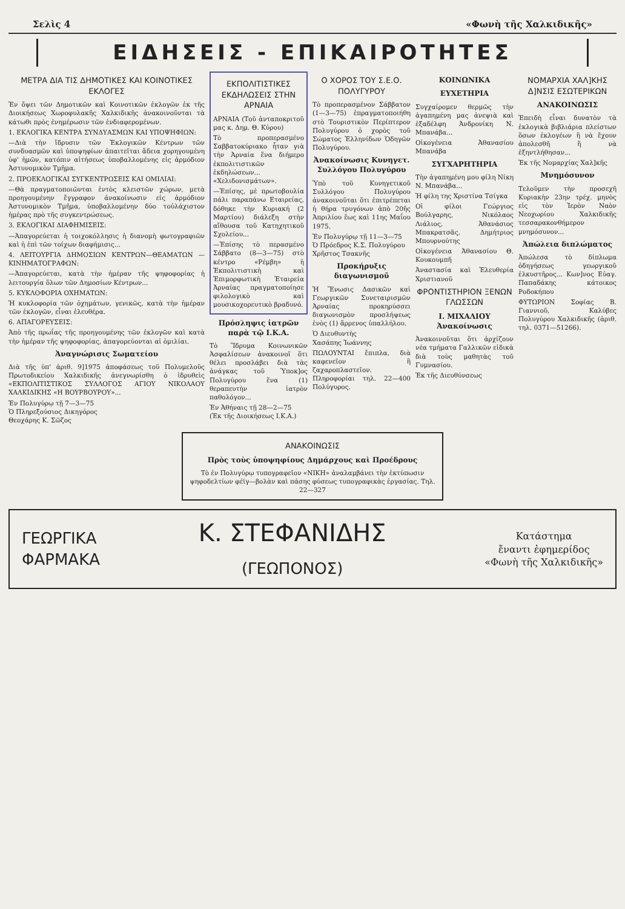Σελὶς 4 «Φωνὴ τῆς Χαλκιδικῆς»
ΕΙΔΗΣΕΙΣ - ΕΠΙΚΑΙΡΟΤΗΤΕΣ
ΜΕΤΡΑ ΔΙΑ ΤΙΣ ΔΗΜΟΤΙΚΕΣ ΚΑΙ ΚΟΙΝΟΤΙΚΕΣ ΕΚΛΟΓΕΣ
Ἐν ὄψει τῶν Δημοτικῶν καὶ Κοινοτικῶν ἐκλογῶν ἐκ τῆς Διοικήσεως Χωροφυλακῆς Χαλκιδικῆς ἀνακοινοῦνται τὰ κάτωθι πρὸς ἐνημέρωσιν τῶν ἐνδιαφερομένων.
1. ΕΚΛΟΓΙΚΑ ΚΕΝΤΡΑ ΣΥΝΔΥΑΣΜΩΝ ΚΑΙ ΥΠΟΨΗΦΙΩΝ:
—Διὰ τὴν ἵδρυσιν τῶν Ἐκλογικῶν Κέντρων τῶν συνδυασμῶν καὶ ὑποψηφίων ἀπαιτεῖται ἄδεια χορηγουμένη ὑφ' ἡμῶν, κατόπιν αἰτήσεως ὑποβαλλομένης εἰς ἁρμόδιον Ἀστυνομικὸν Τμῆμα.
2. ΠΡΟΕΚΛΟΓΙΚΑΙ ΣΥΓΚΕΝΤΡΩΣΕΙΣ ΚΑΙ ΟΜΙΛΙΑΙ:
—Θὰ πραγματοποιῶνται ἐντὸς κλειστῶν χώρων, μετὰ προηγουμένην ἔγγραφον ἀνακοίνωσιν εἰς ἁρμόδιον Ἀστυνομικὸν Τμῆμα, ὑποβαλλομένην δύο τοὐλάχιστον ἡμέρας πρὸ τῆς συγκεντρώσεως.
3. ΕΚΛΟΓΙΚΑΙ ΔΙΑΦΗΜΙΣΕΙΣ:
—Ἀπαγορεύεται ἡ τοιχοκόλλησις ἡ διανομὴ φωτογραφιῶν καὶ ἡ ἐπὶ τῶν τοίχων διαφήμισις...
4. ΛΕΙΤΟΥΡΓΙΑ ΔΗΜΟΣΙΩΝ ΚΕΝΤΡΩΝ—ΘΕΑΜΑΤΩΝ — ΚΙΝΗΜΑΤΟΓΡΑΦΩΝ:
—Ἀπαγορεύεται, κατὰ τὴν ἡμέραν τῆς ψηφοφορίας ἡ λειτουργία ὅλων τῶν Δημοσίων Κέντρων...
5. ΚΥΚΛΟΦΟΡΙΑ ΟΧΗΜΑΤΩΝ:
Ἡ κυκλοφορία τῶν ὀχημάτων, γενικῶς, κατὰ τὴν ἡμέραν τῶν ἐκλογῶν, εἶναι ἐλευθέρα.
6. ΑΠΑΓΟΡΕΥΣΕΙΣ:
Ἀπὸ τῆς πρωΐας τῆς προηγουμένης τῶν ἐκλογῶν καὶ κατὰ τὴν ἡμέραν τῆς ψηφοφορίας, ἀπαγορεύονται αἱ ὁμιλίαι.
Ἀναγνώρισις Σωματείου
Διὰ τῆς ὑπ' ἀριθ. 9]1975 ἀποφάσεως τοῦ Πολυμελοῦς Πρωτοδικείου Χαλκιδικῆς ἀνεγνωρίσθη ὁ ἱδρυθεὶς «ΕΚΠΟΛΙΤΙΣΤΙΚΟΣ ΣΥΛΛΟΓΟΣ ΑΓΙΟΥ ΝΙΚΟΛΑΟΥ ΧΑΛΚΙΔΙΚΗΣ «Η ΒΟΥΡΒΟΥΡΟΥ»...
Ἐν Πολυγύρῳ τῇ 7—3—75
Ὁ Πληρεξούσιος Δικηγόρος
Θεοχάρης Κ. Σῶζος
ΕΚΠΟΛΙΤΙΣΤΙΚΕΣ ΕΚΔΗΛΩΣΕΙΣ ΣΤΗΝ ΑΡΝΑΙΑ
ΑΡΝΑΙΑ (Τοῦ ἀνταποκριτοῦ μας κ. Δημ. Θ. Κύρου)
Τὸ προπερασμένο Σαββατοκύριακο ἦταν γιὰ τὴν Ἀρναία ἕνα διήμερο ἐκπολιτιστικῶν ἐκδηλώσεων... «Χελιδονισμάτων».
—Ἐπίσης, μὲ πρωτοβουλία πάλι παραπάνω Εταιρείας, δόθηκε τὴν Κυριακή (2 Μαρτίου) διάλεξη στὴν αἴθουσα τοῦ Κατηχητικοῦ Σχολείου...
—Ἐπίσης τὸ περασμένο Σάββατο (8—3—75) στὸ κέντρο «Ρέμβη» ἡ Ἐκπολιτιστικὴ καὶ Ἐπιμορφωτικὴ Ἑταιρεία Ἀρναίας πραγματοποίησε φιλολογικὸ καὶ μουσικοχορευτικὸ βραδυνό.
Πρόσληψις ἰατρῶν παρὰ τῷ Ι.Κ.Α.
Τὸ Ἵδρυμα Κοινωνικῶν Ἀσφαλίσεων ἀνακοινοῖ ὅτι θέλει προσλάβει διὰ τὰς ἀνάγκας τοῦ Ὑποκ]ος Πολυγύρου ἕνα (1) θεραπευτὴν ἰατρὸν παθολόγον...
Ἐν Ἀθήναις τῇ 28—2—75
(Ἐκ τῆς Διοικήσεως Ι.Κ.Α.)
Ο ΧΟΡΟΣ ΤΟΥ Σ.Ε.Ο. ΠΟΛΥΓΥΡΟΥ
Τὸ προπερασμένον Σάββατον (1—3—75) ἐπραγματοποιήθη στὸ Τουριστικὸν Περίπτερον Πολυγύρου ὁ χορὸς τοῦ Σώματος Ἑλληνίδων Ὁδηγῶν Πολυγύρου.
Ἀνακοίνωσις Κυνηγετ. Συλλόγου Πολυγύρου
Ὑπὸ τοῦ Κυνηγετικοῦ Συλλόγου Πολυγύρου ἀνακοινοῦται ὅτι ἐπιτρέπεται ἡ θήρα τρυγόνων ἀπὸ 20ῆς Ἀπριλίου ἕως καὶ 11ης Μαΐου 1975.
Ἐν Πολυγύρῳ τῇ 11—3—75
Ὁ Πρόεδρος Κ.Σ. Πολυγύρου
Χρῆστος Τσακνῆς
Προκήρυξις διαγωνισμοῦ
Ἡ Ἕνωσις Δασικῶν καὶ Γεωργικῶν Συνεταιρισμῶν Ἀρναίας προκηρύσσει διαγωνισμὸν προσλήψεως ἑνὸς (1) ἄρρενος ὑπαλλήλου.
Ὁ Διευθυντὴς
Χασάπης Ἰωάννης
ΠΩΛΟΥΝΤΑΙ ἔπιπλα, διὰ καφενεῖον ἢ ζαχαροπλαστεῖον. Πληροφορίαι τηλ. 22—400 Πολύγυρος.
ΚΟΙΝΩΝΙΚΑ
ΕΥΧΕΤΗΡΙΑ
Συγχαίρομεν θερμῶς τὴν ἀγαπημένη μας ἀνεψιὰ καὶ ἐξαδέλφη Ἀνδρονίκη Ν. Μπανάβα...
Οἰκογένεια Ἀθανασίου Μπανάβα
ΣΥΓΧΑΡΗΤΗΡΙΑ
Τὴν ἀγαπημένη μου φίλη Νίκη Ν. Μπανάβα...
Ἡ φίλη της Χριστίνα Τσίγκα
Οἱ φίλοι Γεώργιος Βούλγαρης, Νικόλαος Λιάλιος, Ἀθανάσιος Μπακρατσᾶς, Δημήτριος Μπουρνούτης
Οἰκογένεια Ἀθανασίου Θ. Κουκουμπῆ
Ἀναστασία καὶ Ἐλευθερία Χριστιανοῦ
ΦΡΟΝΤΙΣΤΗΡΙΟΝ ΞΕΝΩΝ ΓΛΩΣΣΩΝ
Ι. ΜΙΧΑΛΙΟΥ
Ἀνακοίνωσις
Ἀνακοινοῦται ὅτι ἀρχίζουν νέα τμήματα Γαλλικῶν εἰδικὰ διὰ τοὺς μαθητὰς τοῦ Γυμνασίου.
Ἐκ τῆς Διευθύνσεως
ΝΟΜΑΡΧΙΑ ΧΑΛ]ΚΗΣ Δ]ΝΣΙΣ ΕΣΩΤΕΡΙΚΩΝ
ΑΝΑΚΟΙΝΩΣΙΣ
Ἐπειδὴ εἶναι δυνατὸν τὰ ἐκλογικὰ βιβλιάρια πλείστων ὅσων ἐκλογέων ἢ νὰ ἔχουν ἀπολεσθῆ ἢ νὰ ἐξηντλήθησαν...
Ἐκ τῆς Νομαρχίας Χαλ]κῆς
Μνημόσυνον
Τελοῦμεν τὴν προσεχῆ Κυριακὴν 23ην τρέχ. μηνὸς εἰς τὸν Ἱερὸν Ναὸν Νεοχωρίου Χαλκιδικῆς τεσσαρακονθήμερον μνημόσυνον...
Ἀπώλεια διπλώματος
Ἀπώλεσα τὸ δίπλωμα ὁδηγήσεως γεωργικοῦ ἐλκυστῆρος... Κων]νος Εὐαγ. Παπαδάκης κάτοικος Ροδοκήπου
ΦΥΤΩΡΙΟΝ Σοφίας Β. Γιαννιοῦ, Καλύβες Πολυγύρου Χαλκιδικῆς (ἀριθ. τηλ. 0371—51266).
ΑΝΑΚΟΙΝΩΣΙΣ
Πρὸς τοὺς ὑποψηφίους Δημάρχους καὶ Προέδρους
Τὸ ἐν Πολυγύρῳ τυπογραφεῖον «ΝΙΚΗ» ἀναλαμβάνει τὴν ἐκτύπωσιν ψηφοδελτίων φέϊγ—βολὰν καὶ πάσης φύσεως τυπογραφικὰς ἐργασίας. Τηλ. 22—327
ΓΕΩΡΓΙΚΑ
ΦΑΡΜΑΚΑ
Κ. ΣΤΕΦΑΝΙΔΗΣ
(ΓΕΩΠΟΝΟΣ)
Κατάστημα
ἔναντι ἐφημερίδος
«Φωνὴ τῆς Χαλκιδικῆς»